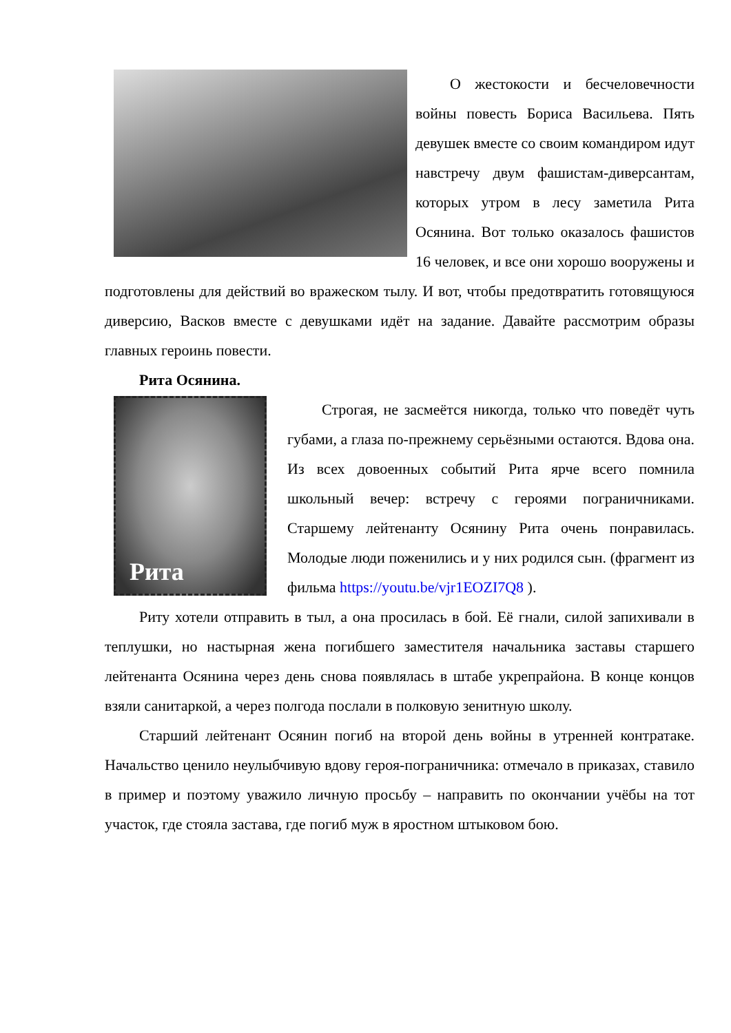О жестокости и бесчеловечности войны повесть Бориса Васильева. Пять девушек вместе со своим командиром идут навстречу двум фашистам-диверсантам, которых утром в лесу заметила Рита Осянина. Вот только оказалось фашистов 16 человек, и все они хорошо вооружены и подготовлены для действий во вражеском тылу. И вот, чтобы предотвратить готовящуюся диверсию, Васков вместе с девушками идёт на задание. Давайте рассмотрим образы главных героинь повести.
Рита Осянина.
Рита
Строгая, не засмеётся никогда, только что поведёт чуть губами, а глаза по-прежнему серьёзными остаются. Вдова она. Из всех довоенных событий Рита ярче всего помнила школьный вечер: встречу с героями пограничниками. Старшему лейтенанту Осянину Рита очень понравилась. Молодые люди поженились и у них родился сын. (фрагмент из фильма https://youtu.be/vjr1EOZI7Q8 ).
Риту хотели отправить в тыл, а она просилась в бой. Её гнали, силой запихивали в теплушки, но настырная жена погибшего заместителя начальника заставы старшего лейтенанта Осянина через день снова появлялась в штабе укрепрайона. В конце концов взяли санитаркой, а через полгода послали в полковую зенитную школу.
Старший лейтенант Осянин погиб на второй день войны в утренней контратаке. Начальство ценило неулыбчивую вдову героя-пограничника: отмечало в приказах, ставило в пример и поэтому уважило личную просьбу – направить по окончании учёбы на тот участок, где стояла застава, где погиб муж в яростном штыковом бою.